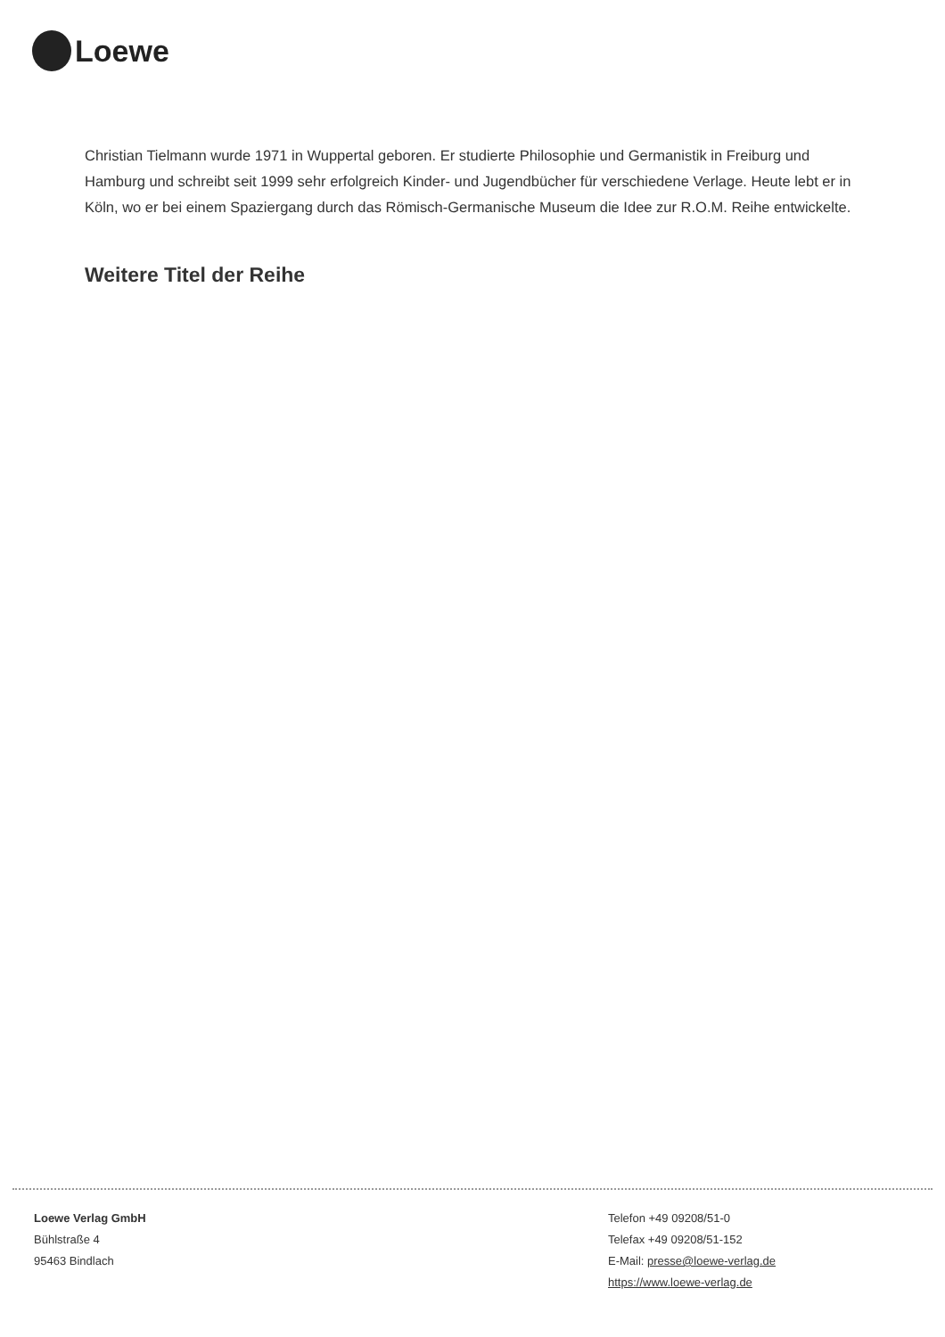Loewe
Christian Tielmann wurde 1971 in Wuppertal geboren. Er studierte Philosophie und Germanistik in Freiburg und Hamburg und schreibt seit 1999 sehr erfolgreich Kinder- und Jugendbücher für verschiedene Verlage. Heute lebt er in Köln, wo er bei einem Spaziergang durch das Römisch-Germanische Museum die Idee zur R.O.M. Reihe entwickelte.
Weitere Titel der Reihe
Loewe Verlag GmbH
Bühlstraße 4
95463 Bindlach
Telefon +49 09208/51-0
Telefax +49 09208/51-152
E-Mail: presse@loewe-verlag.de
https://www.loewe-verlag.de